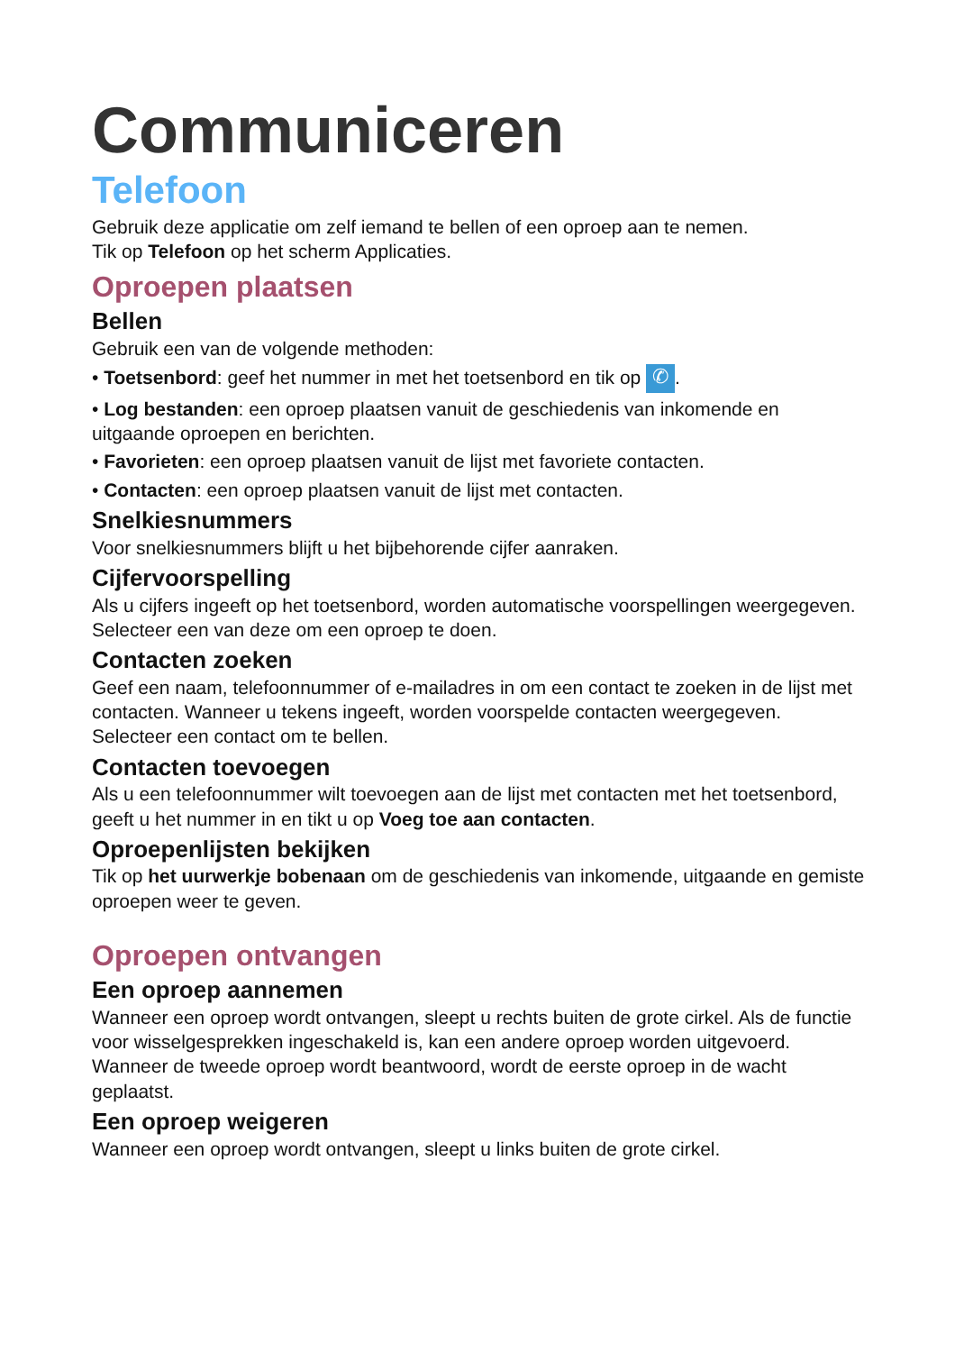Communiceren
Telefoon
Gebruik deze applicatie om zelf iemand te bellen of een oproep aan te nemen.
Tik op Telefoon op het scherm Applicaties.
Oproepen plaatsen
Bellen
Gebruik een van de volgende methoden:
• Toetsenbord: geef het nummer in met het toetsenbord en tik op ✆.
• Log bestanden: een oproep plaatsen vanuit de geschiedenis van inkomende en uitgaande oproepen en berichten.
• Favorieten: een oproep plaatsen vanuit de lijst met favoriete contacten.
• Contacten: een oproep plaatsen vanuit de lijst met contacten.
Snelkiesnummers
Voor snelkiesnummers blijft u het bijbehorende cijfer aanraken.
Cijfervoorspelling
Als u cijfers ingeeft op het toetsenbord, worden automatische voorspellingen weergegeven. Selecteer een van deze om een oproep te doen.
Contacten zoeken
Geef een naam, telefoonnummer of e-mailadres in om een contact te zoeken in de lijst met contacten. Wanneer u tekens ingeeft, worden voorspelde contacten weergegeven. Selecteer een contact om te bellen.
Contacten toevoegen
Als u een telefoonnummer wilt toevoegen aan de lijst met contacten met het toetsenbord, geeft u het nummer in en tikt u op Voeg toe aan contacten.
Oproepenlijsten bekijken
Tik op het uurwerkje bobenaan om de geschiedenis van inkomende, uitgaande en gemiste oproepen weer te geven.
Oproepen ontvangen
Een oproep aannemen
Wanneer een oproep wordt ontvangen, sleept u rechts buiten de grote cirkel. Als de functie voor wisselgesprekken ingeschakeld is, kan een andere oproep worden uitgevoerd. Wanneer de tweede oproep wordt beantwoord, wordt de eerste oproep in de wacht geplaatst.
Een oproep weigeren
Wanneer een oproep wordt ontvangen, sleept u links buiten de grote cirkel.